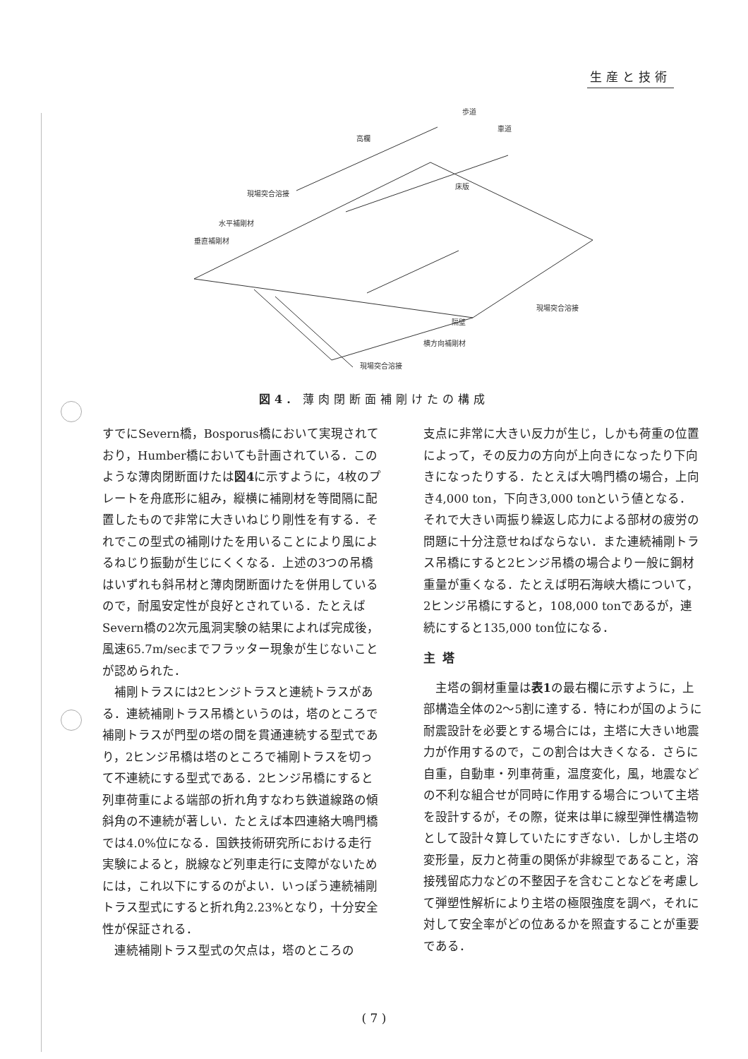生産と技術
歩道
車道
高欄
床版
現場突合溶接
水平補剛材
垂直補剛材
現場突合溶接
隔壁
横方向補剛材
現場突合溶接
図4. 薄肉閉断面補剛けたの構成
すでにSevern橋，Bosporus橋において実現されており，Humber橋においても計画されている．このような薄肉閉断面けたは図4に示すように，4枚のプレートを舟底形に組み，縦横に補剛材を等間隔に配置したもので非常に大きいねじり剛性を有する．それでこの型式の補剛けたを用いることにより風によるねじり振動が生じにくくなる．上述の3つの吊橋はいずれも斜吊材と薄肉閉断面けたを併用しているので，耐風安定性が良好とされている．たとえばSevern橋の2次元風洞実験の結果によれば完成後，風速65.7m/secまでフラッター現象が生じないことが認められた．
補剛トラスには2ヒンジトラスと連続トラスがある．連続補剛トラス吊橋というのは，塔のところで補剛トラスが門型の塔の間を貫通連続する型式であり，2ヒンジ吊橋は塔のところで補剛トラスを切って不連続にする型式である．2ヒンジ吊橋にすると列車荷重による端部の折れ角すなわち鉄道線路の傾斜角の不連続が著しい．たとえば本四連絡大鳴門橋では4.0%位になる．国鉄技術研究所における走行実験によると，脱線など列車走行に支障がないためには，これ以下にするのがよい．いっぽう連続補剛トラス型式にすると折れ角2.23%となり，十分安全性が保証される．
連続補剛トラス型式の欠点は，塔のところの
支点に非常に大きい反力が生じ，しかも荷重の位置によって，その反力の方向が上向きになったり下向きになったりする．たとえば大鳴門橋の場合，上向き4,000 ton，下向き3,000 tonという値となる．それで大きい両振り繰返し応力による部材の疲労の問題に十分注意せねばならない．また連続補剛トラス吊橋にすると2ヒンジ吊橋の場合より一般に鋼材重量が重くなる．たとえば明石海峡大橋について，2ヒンジ吊橋にすると，108,000 tonであるが，連続にすると135,000 ton位になる．
主塔
主塔の鋼材重量は表1の最右欄に示すように，上部構造全体の2～5割に達する．特にわが国のように耐震設計を必要とする場合には，主塔に大きい地震力が作用するので，この割合は大きくなる．さらに自重，自動車・列車荷重，温度変化，風，地震などの不利な組合せが同時に作用する場合について主塔を設計するが，その際，従来は単に線型弾性構造物として設計々算していたにすぎない．しかし主塔の変形量，反力と荷重の関係が非線型であること，溶接残留応力などの不整因子を含むことなどを考慮して弾塑性解析により主塔の極限強度を調べ，それに対して安全率がどの位あるかを照査することが重要である．
( 7 )